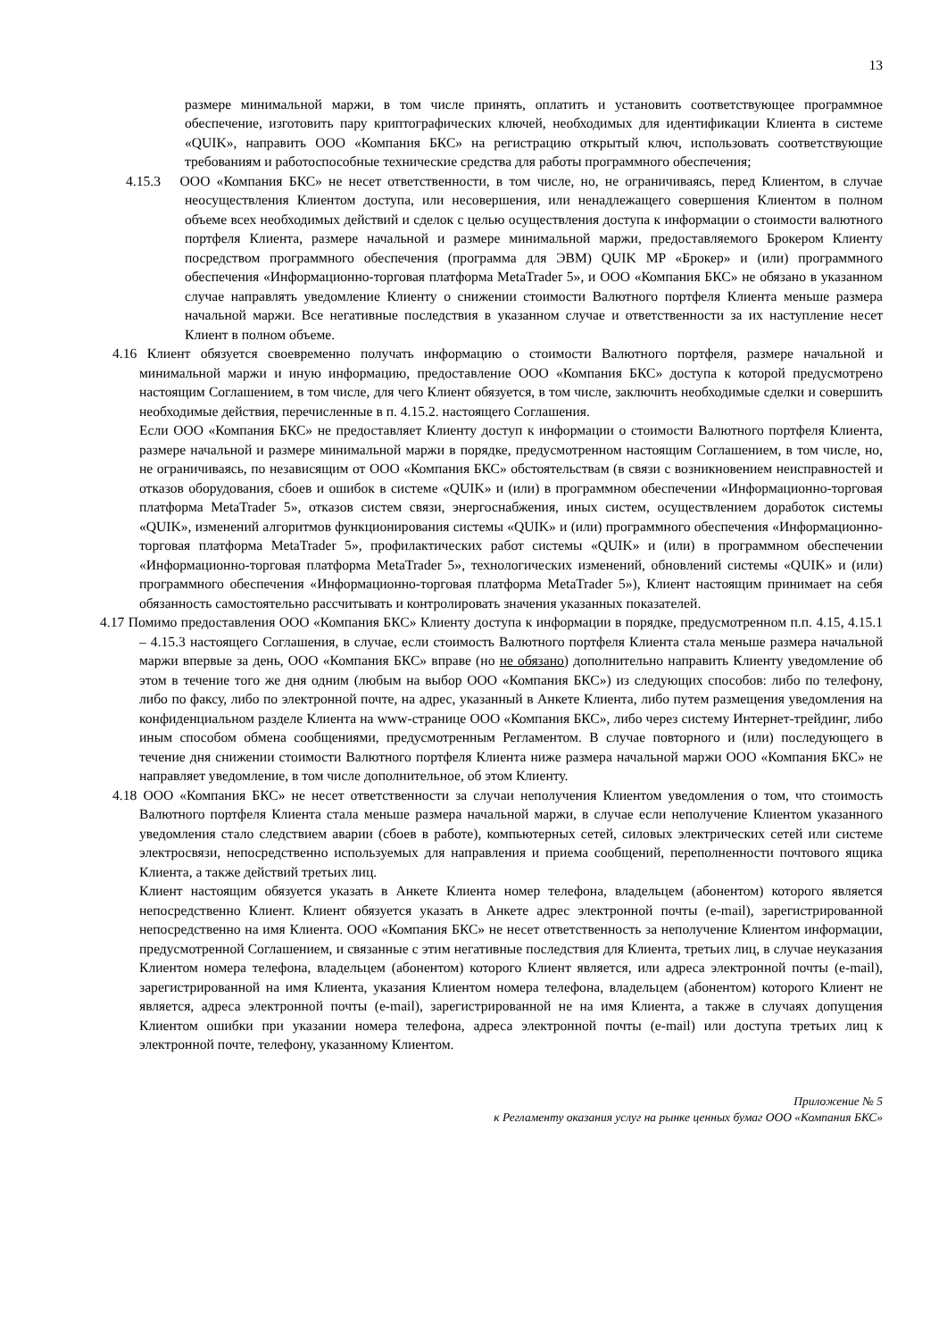13
размере минимальной маржи, в том числе принять, оплатить и установить соответствующее программное обеспечение, изготовить пару криптографических ключей, необходимых для идентификации Клиента в системе «QUIK», направить ООО «Компания БКС» на регистрацию открытый ключ, использовать соответствующие требованиям и работоспособные технические средства для работы программного обеспечения;
4.15.3 ООО «Компания БКС» не несет ответственности, в том числе, но, не ограничиваясь, перед Клиентом, в случае неосуществления Клиентом доступа, или несовершения, или ненадлежащего совершения Клиентом в полном объеме всех необходимых действий и сделок с целью осуществления доступа к информации о стоимости валютного портфеля Клиента, размере начальной и размере минимальной маржи, предоставляемого Брокером Клиенту посредством программного обеспечения (программа для ЭВМ) QUIK MP «Брокер» и (или) программного обеспечения «Информационно-торговая платформа MetaTrader 5», и ООО «Компания БКС» не обязано в указанном случае направлять уведомление Клиенту о снижении стоимости Валютного портфеля Клиента меньше размера начальной маржи. Все негативные последствия в указанном случае и ответственности за их наступление несет Клиент в полном объеме.
4.16 Клиент обязуется своевременно получать информацию о стоимости Валютного портфеля, размере начальной и минимальной маржи и иную информацию, предоставление ООО «Компания БКС» доступа к которой предусмотрено настоящим Соглашением, в том числе, для чего Клиент обязуется, в том числе, заключить необходимые сделки и совершить необходимые действия, перечисленные в п. 4.15.2. настоящего Соглашения.
Если ООО «Компания БКС» не предоставляет Клиенту доступ к информации о стоимости Валютного портфеля Клиента, размере начальной и размере минимальной маржи в порядке, предусмотренном настоящим Соглашением, в том числе, но, не ограничиваясь, по независящим от ООО «Компания БКС» обстоятельствам (в связи с возникновением неисправностей и отказов оборудования, сбоев и ошибок в системе «QUIK» и (или) в программном обеспечении «Информационно-торговая платформа MetaTrader 5», отказов систем связи, энергоснабжения, иных систем, осуществлением доработок системы «QUIK», изменений алгоритмов функционирования системы «QUIK» и (или) программного обеспечения «Информационно-торговая платформа MetaTrader 5», профилактических работ системы «QUIK» и (или) в программном обеспечении «Информационно-торговая платформа MetaTrader 5», технологических изменений, обновлений системы «QUIK» и (или) программного обеспечения «Информационно-торговая платформа MetaTrader 5»), Клиент настоящим принимает на себя обязанность самостоятельно рассчитывать и контролировать значения указанных показателей.
4.17 Помимо предоставления ООО «Компания БКС» Клиенту доступа к информации в порядке, предусмотренном п.п. 4.15, 4.15.1 – 4.15.3 настоящего Соглашения, в случае, если стоимость Валютного портфеля Клиента стала меньше размера начальной маржи впервые за день, ООО «Компания БКС» вправе (но не обязано) дополнительно направить Клиенту уведомление об этом в течение того же дня одним (любым на выбор ООО «Компания БКС») из следующих способов: либо по телефону, либо по факсу, либо по электронной почте, на адрес, указанный в Анкете Клиента, либо путем размещения уведомления на конфиденциальном разделе Клиента на www-странице ООО «Компания БКС», либо через систему Интернет-трейдинг, либо иным способом обмена сообщениями, предусмотренным Регламентом. В случае повторного и (или) последующего в течение дня снижении стоимости Валютного портфеля Клиента ниже размера начальной маржи ООО «Компания БКС» не направляет уведомление, в том числе дополнительное, об этом Клиенту.
4.18 ООО «Компания БКС» не несет ответственности за случаи неполучения Клиентом уведомления о том, что стоимость Валютного портфеля Клиента стала меньше размера начальной маржи, в случае если неполучение Клиентом указанного уведомления стало следствием аварии (сбоев в работе), компьютерных сетей, силовых электрических сетей или системе электросвязи, непосредственно используемых для направления и приема сообщений, переполненности почтового ящика Клиента, а также действий третьих лиц.
Клиент настоящим обязуется указать в Анкете Клиента номер телефона, владельцем (абонентом) которого является непосредственно Клиент. Клиент обязуется указать в Анкете адрес электронной почты (e-mail), зарегистрированной непосредственно на имя Клиента. ООО «Компания БКС» не несет ответственность за неполучение Клиентом информации, предусмотренной Соглашением, и связанные с этим негативные последствия для Клиента, третьих лиц, в случае неуказания Клиентом номера телефона, владельцем (абонентом) которого Клиент является, или адреса электронной почты (e-mail), зарегистрированной на имя Клиента, указания Клиентом номера телефона, владельцем (абонентом) которого Клиент не является, адреса электронной почты (e-mail), зарегистрированной не на имя Клиента, а также в случаях допущения Клиентом ошибки при указании номера телефона, адреса электронной почты (e-mail) или доступа третьих лиц к электронной почте, телефону, указанному Клиентом.
Приложение № 5
к Регламенту оказания услуг на рынке ценных бумаг ООО «Компания БКС»